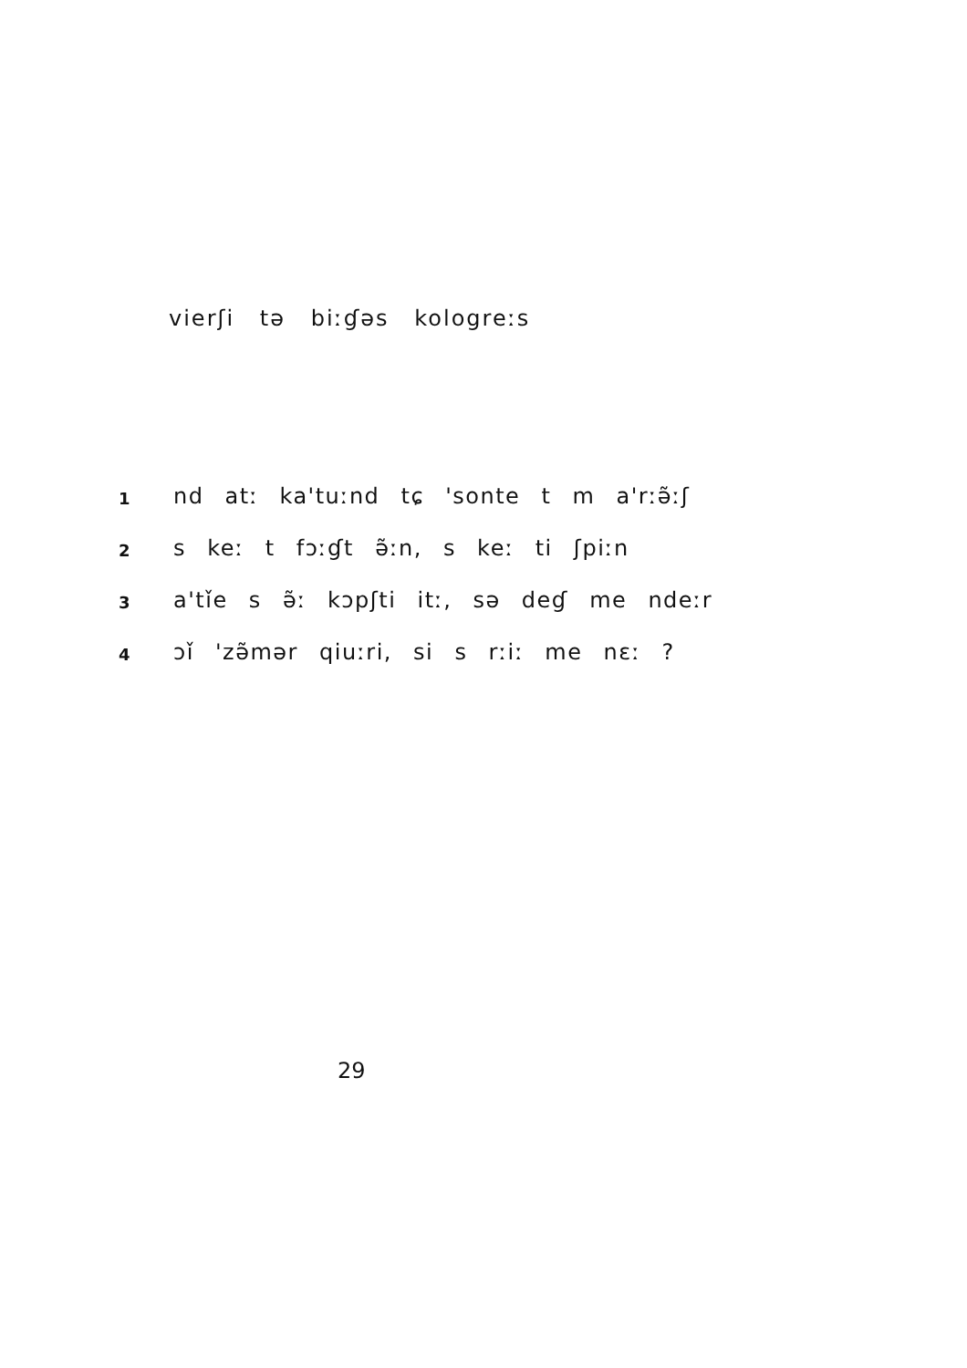vierʃi tə biːɠəs kologreːs
1 nd atː ka'tuːnd tɕ 'sonte t m a'rːə̃ːʃ
2 s keː t fɔːɠt ə̃ːn, s keː ti ʃpiːn
3 a'tǐe s ə̃ː kɔpʃti itː, sə deɠ me ndeːr
4 ɔǐ 'zə̃mər qiuːri, si s rːiː me nɛː ?
29